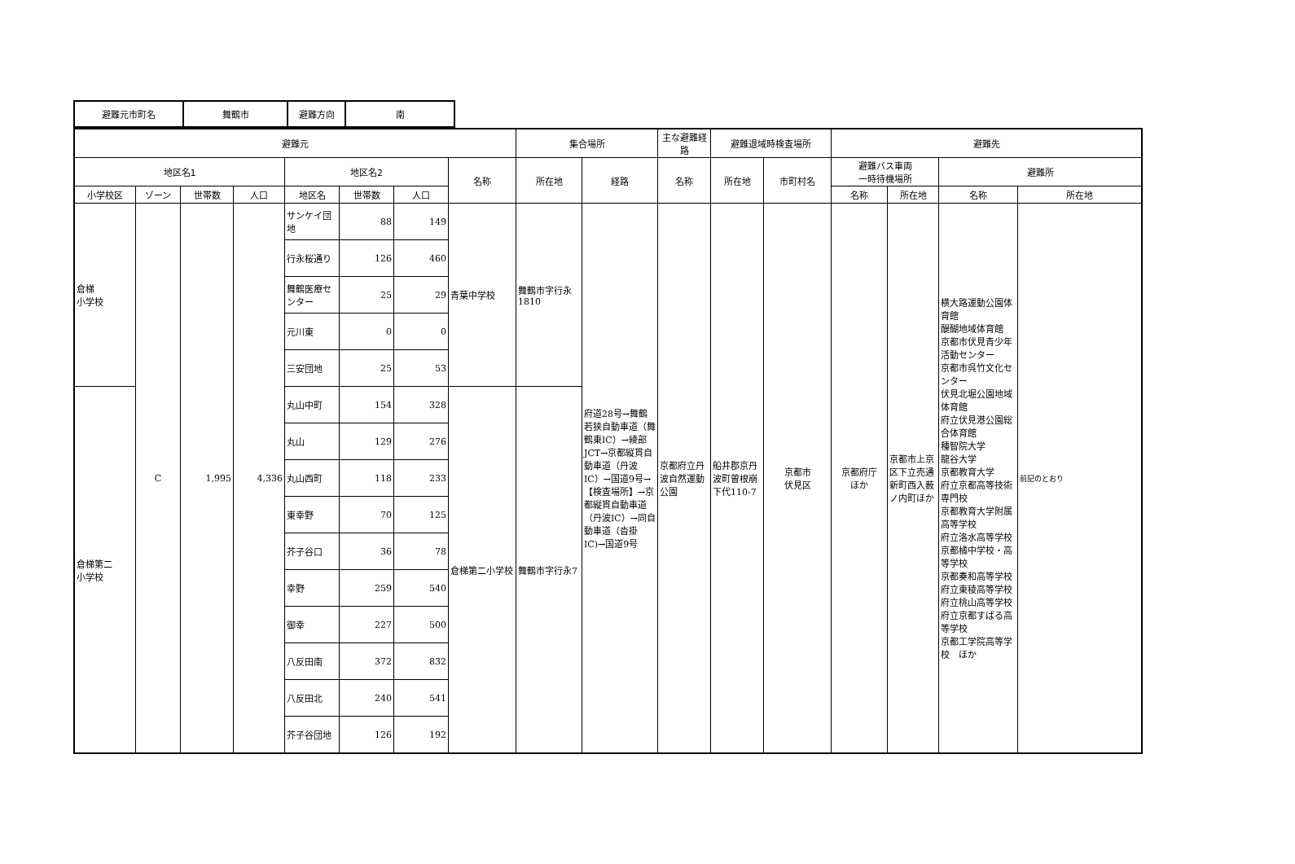| 避難元市町名 | 舞鶴市 | 避難方向 | 南 |
| 避難元 | | | | | | | | 集合場所 | | 主な避難経路 | 避難退域時検査場所 | | 避難先 | | | |
| --- | --- | --- | --- | --- | --- | --- | --- | --- | --- | --- | --- | --- | --- | --- | --- | --- |
| 地区名1 | | | | 地区名2 | | | 名称 | 所在地 | 経路 | 名称 | 所在地 | 市町村名 | 避難バス車両 一時待機場所 | | 避難所 | |
| 小学校区 | ゾーン | 世帯数 | 人口 | 地区名 | 世帯数 | 人口 | | | | | | | 名称 | 所在地 | 名称 | 所在地 |
| 倉梯 小学校 | C | 1,995 | 4,336 | サンケイ団地 | 88 | 149 | 青葉中学校 | 舞鶴市字行永1810 | 府道28号→舞鶴若狭自動車道（舞鶴東IC）→綾部JCT→京都縦貫自動車道（丹波IC）→国道9号→【検査場所】→京都縦貫自動車道（丹波IC）→同自動車道（沓掛IC)→国道9号 | 京都府立丹波自然運動公園 | 船井郡京丹波町曽根崩下代110-7 | 京都市 伏見区 | 京都府庁 ほか | 京都市上京区下立売通新町西入薮ノ内町ほか | 横大路運動公園体育館 醍醐地域体育館 京都市伏見青少年活動センター 京都市呉竹文化センター 伏見北堀公園地域体育館 府立伏見港公園総合体育館 種智院大学 龍谷大学 京都教育大学 府立京都高等技術専門校 京都教育大学附属高等学校 府立洛水高等学校 京都橘中学校・高等学校 京都奏和高等学校 府立東稜高等学校 府立桃山高等学校 府立京都すばる高等学校 京都工学院高等学校 ほか | 前記のとおり |
| | | | | 行永桜通り | 126 | 460 | | | | | | | | | | |
| | | | | 舞鶴医療センター | 25 | 29 | | | | | | | | | | |
| | | | | 元川東 | 0 | 0 | | | | | | | | | | |
| | | | | 三安団地 | 25 | 53 | | | | | | | | | | |
| 倉梯第二 小学校 | | | | 丸山中町 | 154 | 328 | 倉梯第二小学校 | 舞鶴市字行永7 | | | | | | | | |
| | | | | 丸山 | 129 | 276 | | | | | | | | | | |
| | | | | 丸山西町 | 118 | 233 | | | | | | | | | | |
| | | | | 東幸野 | 70 | 125 | | | | | | | | | | |
| | | | | 芥子谷口 | 36 | 78 | | | | | | | | | | |
| | | | | 幸野 | 259 | 540 | | | | | | | | | | |
| | | | | 御幸 | 227 | 500 | | | | | | | | | | |
| | | | | 八反田南 | 372 | 832 | | | | | | | | | | |
| | | | | 八反田北 | 240 | 541 | | | | | | | | | | |
| | | | | 芥子谷団地 | 126 | 192 | | | | | | | | | | |